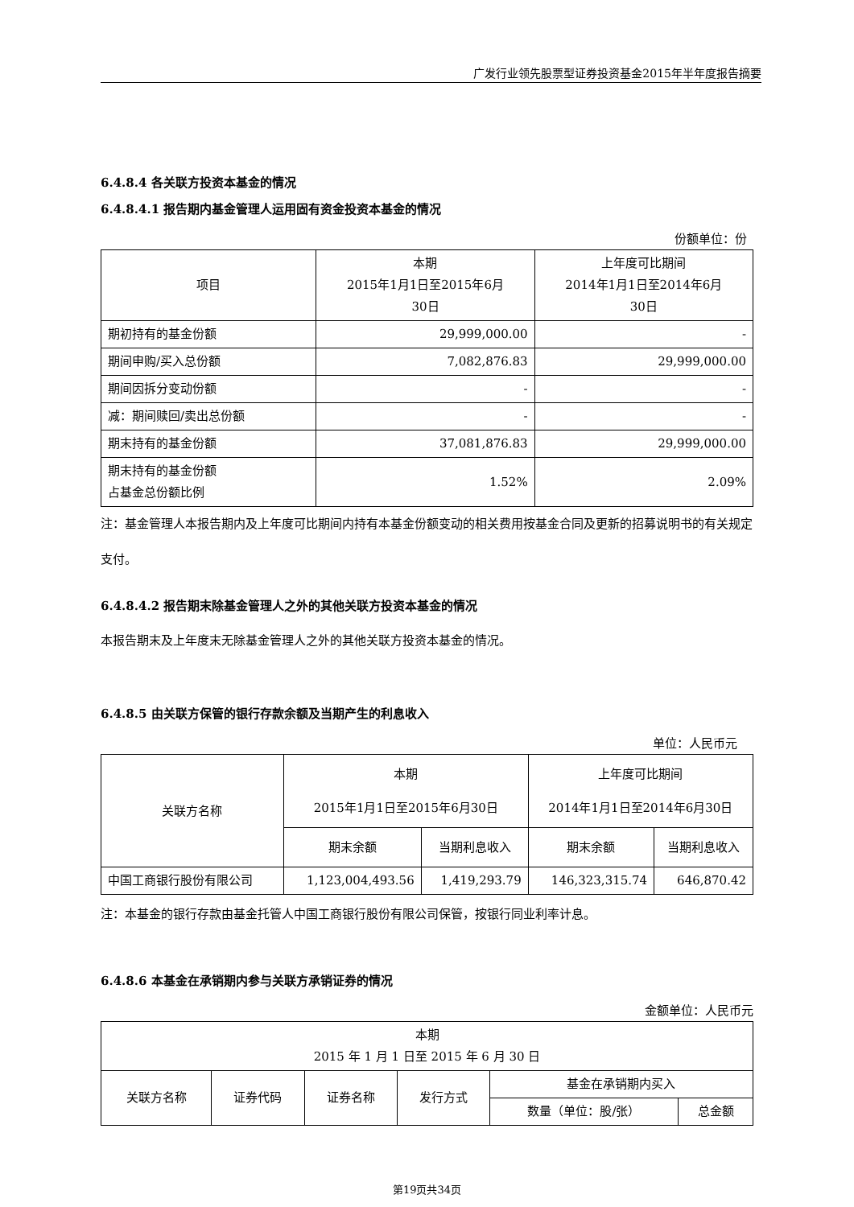广发行业领先股票型证券投资基金2015年半年度报告摘要
6.4.8.4 各关联方投资本基金的情况
6.4.8.4.1 报告期内基金管理人运用固有资金投资本基金的情况
份额单位：份
| 项目 | 本期 2015年1月1日至2015年6月 30日 | 上年度可比期间 2014年1月1日至2014年6月 30日 |
| --- | --- | --- |
| 期初持有的基金份额 | 29,999,000.00 | - |
| 期间申购/买入总份额 | 7,082,876.83 | 29,999,000.00 |
| 期间因拆分变动份额 | - | - |
| 减：期间赎回/卖出总份额 | - | - |
| 期末持有的基金份额 | 37,081,876.83 | 29,999,000.00 |
| 期末持有的基金份额 占基金总份额比例 | 1.52% | 2.09% |
注：基金管理人本报告期内及上年度可比期间内持有本基金份额变动的相关费用按基金合同及更新的招募说明书的有关规定支付。
6.4.8.4.2 报告期末除基金管理人之外的其他关联方投资本基金的情况
本报告期末及上年度末无除基金管理人之外的其他关联方投资本基金的情况。
6.4.8.5 由关联方保管的银行存款余额及当期产生的利息收入
单位：人民币元
| 关联方名称 | 本期 2015年1月1日至2015年6月30日 | | 上年度可比期间 2014年1月1日至2014年6月30日 | |
| --- | --- | --- | --- | --- |
| | 期末余额 | 当期利息收入 | 期末余额 | 当期利息收入 |
| 中国工商银行股份有限公司 | 1,123,004,493.56 | 1,419,293.79 | 146,323,315.74 | 646,870.42 |
注：本基金的银行存款由基金托管人中国工商银行股份有限公司保管，按银行同业利率计息。
6.4.8.6 本基金在承销期内参与关联方承销证券的情况
金额单位：人民币元
| 本期 2015 年 1 月 1 日至 2015 年 6 月 30 日 | | | | | |
| --- | --- | --- | --- | --- | --- |
| 关联方名称 | 证券代码 | 证券名称 | 发行方式 | 基金在承销期内买入 | |
| | | | | 数量（单位：股/张） | 总金额 |
第19页共34页